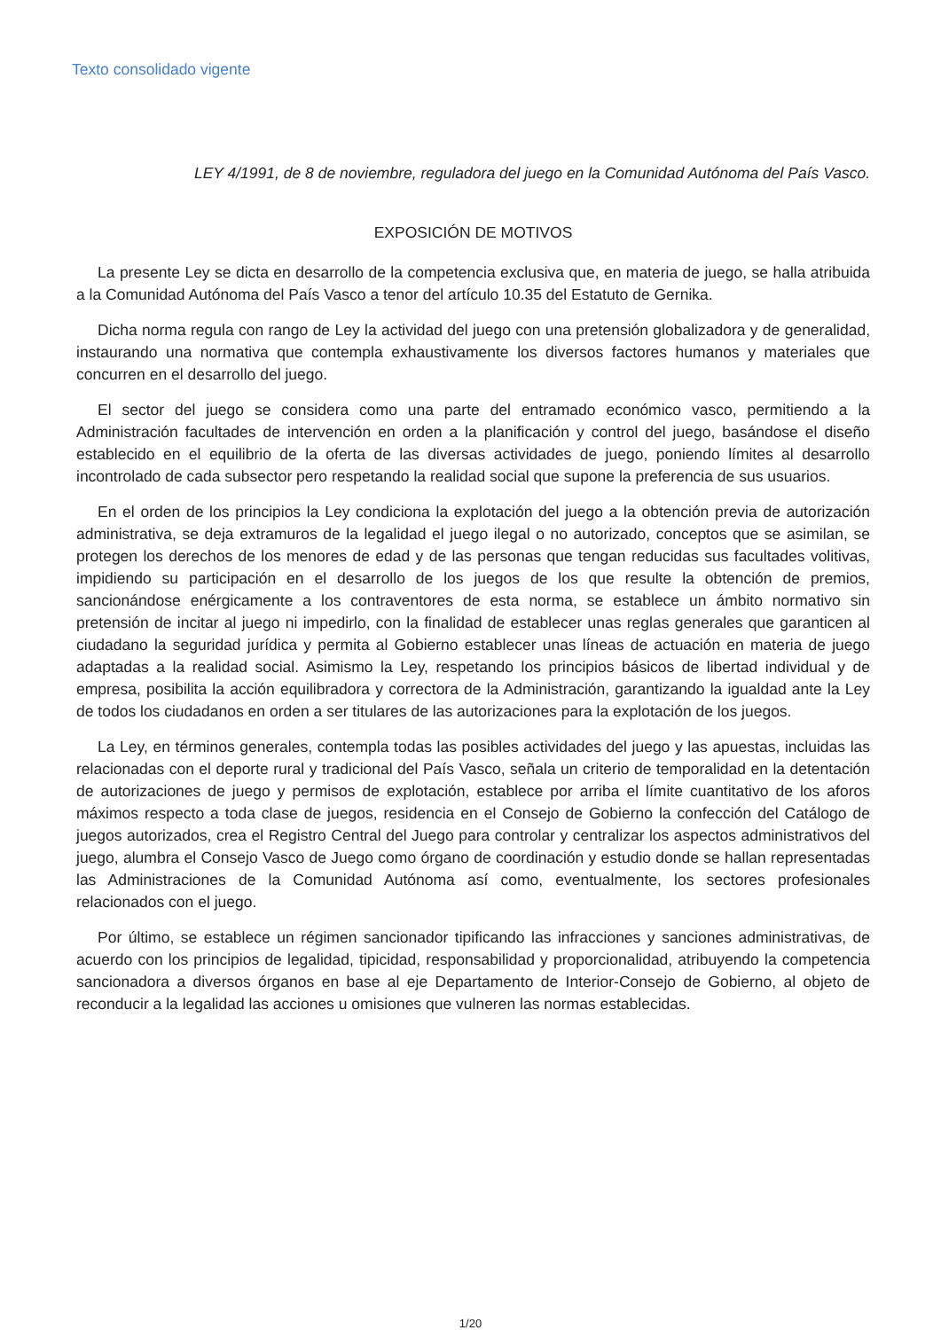Texto consolidado vigente
LEY 4/1991, de 8 de noviembre, reguladora del juego en la Comunidad Autónoma del País Vasco.
EXPOSICIÓN DE MOTIVOS
La presente Ley se dicta en desarrollo de la competencia exclusiva que, en materia de juego, se halla atribuida a la Comunidad Autónoma del País Vasco a tenor del artículo 10.35 del Estatuto de Gernika.
Dicha norma regula con rango de Ley la actividad del juego con una pretensión globalizadora y de generalidad, instaurando una normativa que contempla exhaustivamente los diversos factores humanos y materiales que concurren en el desarrollo del juego.
El sector del juego se considera como una parte del entramado económico vasco, permitiendo a la Administración facultades de intervención en orden a la planificación y control del juego, basándose el diseño establecido en el equilibrio de la oferta de las diversas actividades de juego, poniendo límites al desarrollo incontrolado de cada subsector pero respetando la realidad social que supone la preferencia de sus usuarios.
En el orden de los principios la Ley condiciona la explotación del juego a la obtención previa de autorización administrativa, se deja extramuros de la legalidad el juego ilegal o no autorizado, conceptos que se asimilan, se protegen los derechos de los menores de edad y de las personas que tengan reducidas sus facultades volitivas, impidiendo su participación en el desarrollo de los juegos de los que resulte la obtención de premios, sancionándose enérgicamente a los contraventores de esta norma, se establece un ámbito normativo sin pretensión de incitar al juego ni impedirlo, con la finalidad de establecer unas reglas generales que garanticen al ciudadano la seguridad jurídica y permita al Gobierno establecer unas líneas de actuación en materia de juego adaptadas a la realidad social. Asimismo la Ley, respetando los principios básicos de libertad individual y de empresa, posibilita la acción equilibradora y correctora de la Administración, garantizando la igualdad ante la Ley de todos los ciudadanos en orden a ser titulares de las autorizaciones para la explotación de los juegos.
La Ley, en términos generales, contempla todas las posibles actividades del juego y las apuestas, incluidas las relacionadas con el deporte rural y tradicional del País Vasco, señala un criterio de temporalidad en la detentación de autorizaciones de juego y permisos de explotación, establece por arriba el límite cuantitativo de los aforos máximos respecto a toda clase de juegos, residencia en el Consejo de Gobierno la confección del Catálogo de juegos autorizados, crea el Registro Central del Juego para controlar y centralizar los aspectos administrativos del juego, alumbra el Consejo Vasco de Juego como órgano de coordinación y estudio donde se hallan representadas las Administraciones de la Comunidad Autónoma así como, eventualmente, los sectores profesionales relacionados con el juego.
Por último, se establece un régimen sancionador tipificando las infracciones y sanciones administrativas, de acuerdo con los principios de legalidad, tipicidad, responsabilidad y proporcionalidad, atribuyendo la competencia sancionadora a diversos órganos en base al eje Departamento de Interior-Consejo de Gobierno, al objeto de reconducir a la legalidad las acciones u omisiones que vulneren las normas establecidas.
1/20